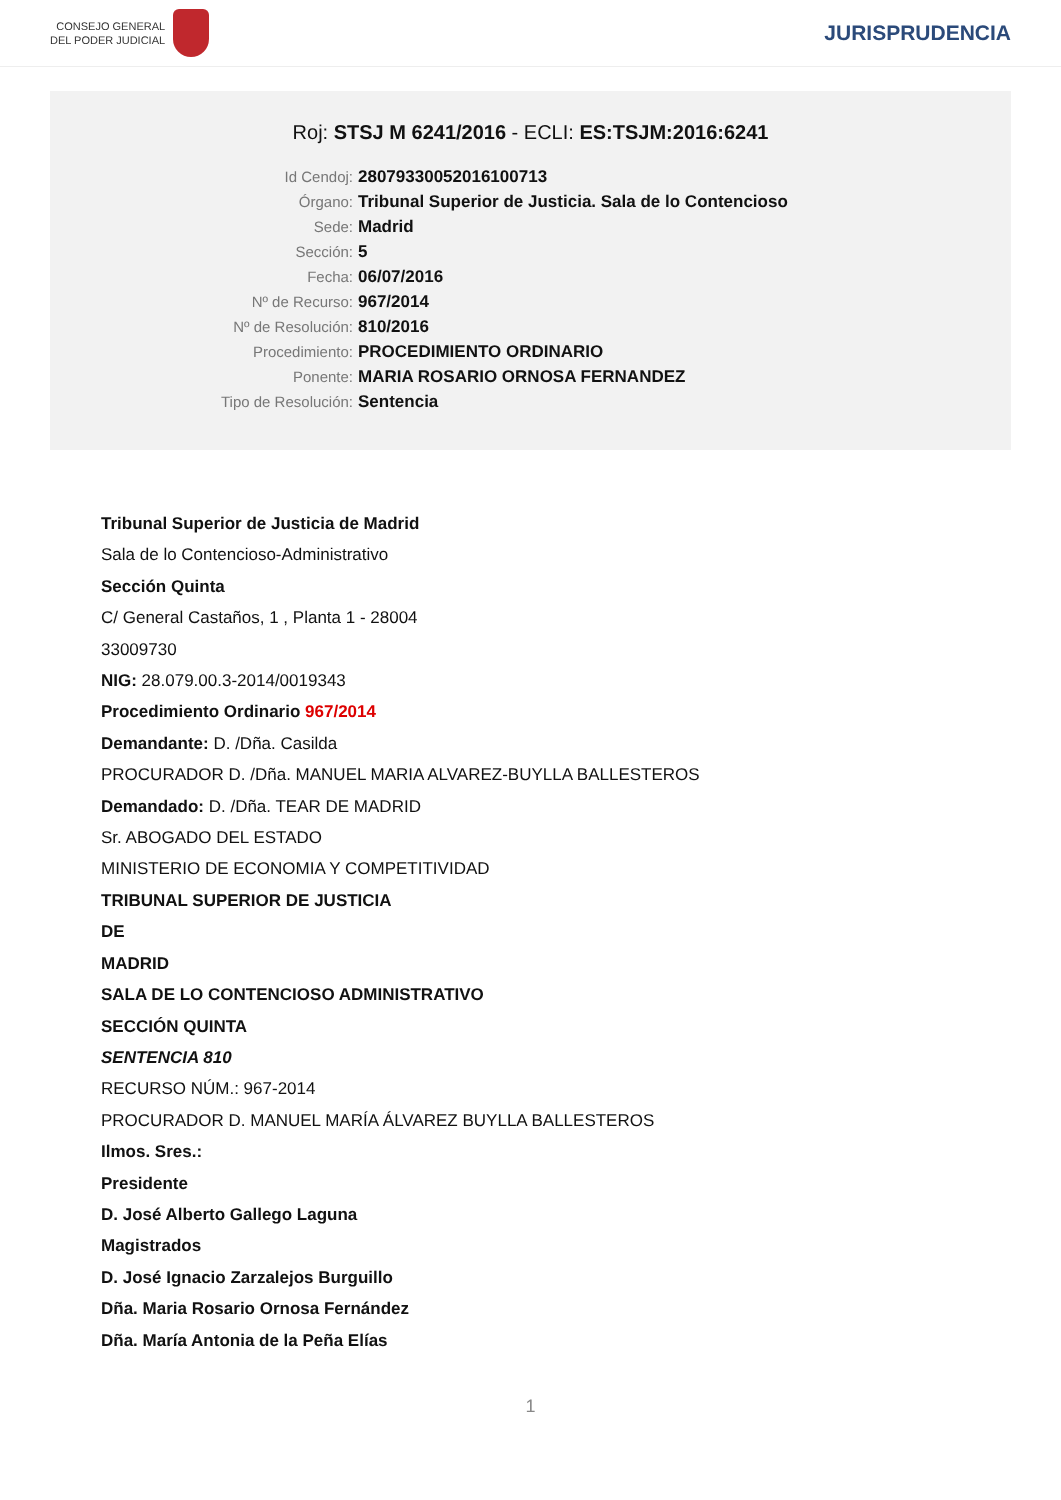CONSEJO GENERAL
DEL PODER JUDICIAL
JURISPRUDENCIA
Roj: STSJ M 6241/2016 - ECLI: ES:TSJM:2016:6241
Id Cendoj: 28079330052016100713
Órgano: Tribunal Superior de Justicia. Sala de lo Contencioso
Sede: Madrid
Sección: 5
Fecha: 06/07/2016
Nº de Recurso: 967/2014
Nº de Resolución: 810/2016
Procedimiento: PROCEDIMIENTO ORDINARIO
Ponente: MARIA ROSARIO ORNOSA FERNANDEZ
Tipo de Resolución: Sentencia
Tribunal Superior de Justicia de Madrid
Sala de lo Contencioso-Administrativo
Sección Quinta
C/ General Castaños, 1 , Planta 1 - 28004
33009730
NIG: 28.079.00.3-2014/0019343
Procedimiento Ordinario 967/2014
Demandante: D. /Dña. Casilda
PROCURADOR D. /Dña. MANUEL MARIA ALVAREZ-BUYLLA BALLESTEROS
Demandado: D. /Dña. TEAR DE MADRID
Sr. ABOGADO DEL ESTADO
MINISTERIO DE ECONOMIA Y COMPETITIVIDAD
TRIBUNAL SUPERIOR DE JUSTICIA
DE
MADRID
SALA DE LO CONTENCIOSO ADMINISTRATIVO
SECCIÓN QUINTA
SENTENCIA 810
RECURSO NÚM.: 967-2014
PROCURADOR D. MANUEL MARÍA ÁLVAREZ BUYLLA BALLESTEROS
Ilmos. Sres.:
Presidente
D. José Alberto Gallego Laguna
Magistrados
D. José Ignacio Zarzalejos Burguillo
Dña. Maria Rosario Ornosa Fernández
Dña. María Antonia de la Peña Elías
1